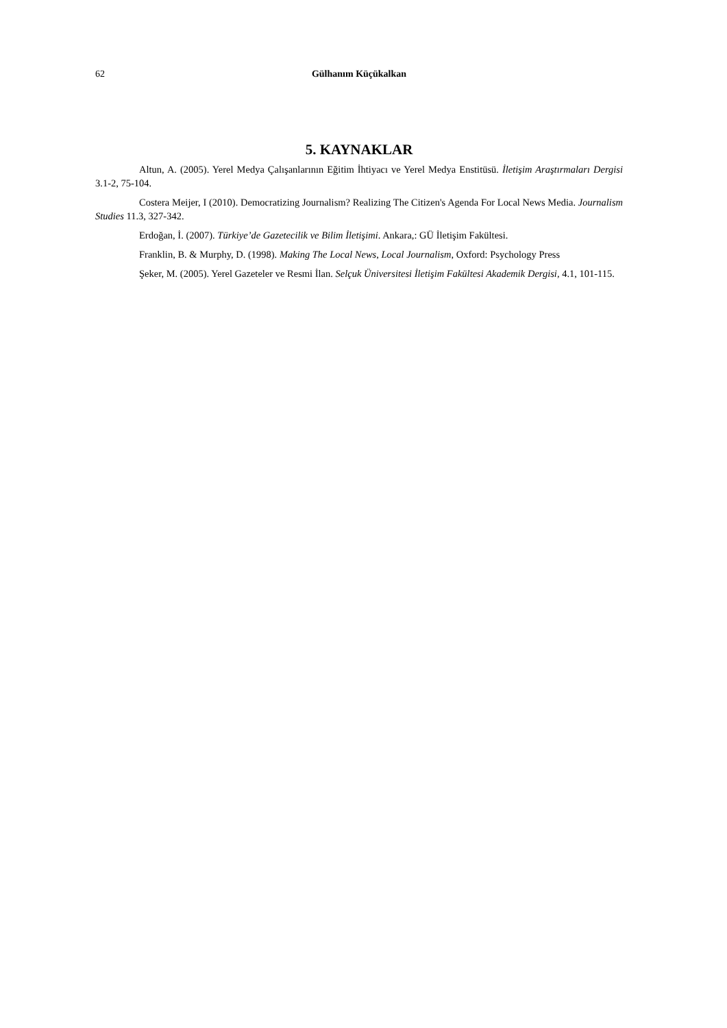62 Gülhanım Küçükalkan
5. KAYNAKLAR
Altun, A. (2005). Yerel Medya Çalışanlarının Eğitim İhtiyacı ve Yerel Medya Enstitüsü. İletişim Araştırmaları Dergisi 3.1-2, 75-104.
Costera Meijer, I (2010). Democratizing Journalism? Realizing The Citizen's Agenda For Local News Media. Journalism Studies 11.3, 327-342.
Erdoğan, İ. (2007). Türkiye’de Gazetecilik ve Bilim İletişimi. Ankara,: GÜ İletişim Fakültesi.
Franklin, B. & Murphy, D. (1998). Making The Local News, Local Journalism, Oxford: Psychology Press
Şeker, M. (2005). Yerel Gazeteler ve Resmi İlan. Selçuk Üniversitesi İletişim Fakültesi Akademik Dergisi, 4.1, 101-115.